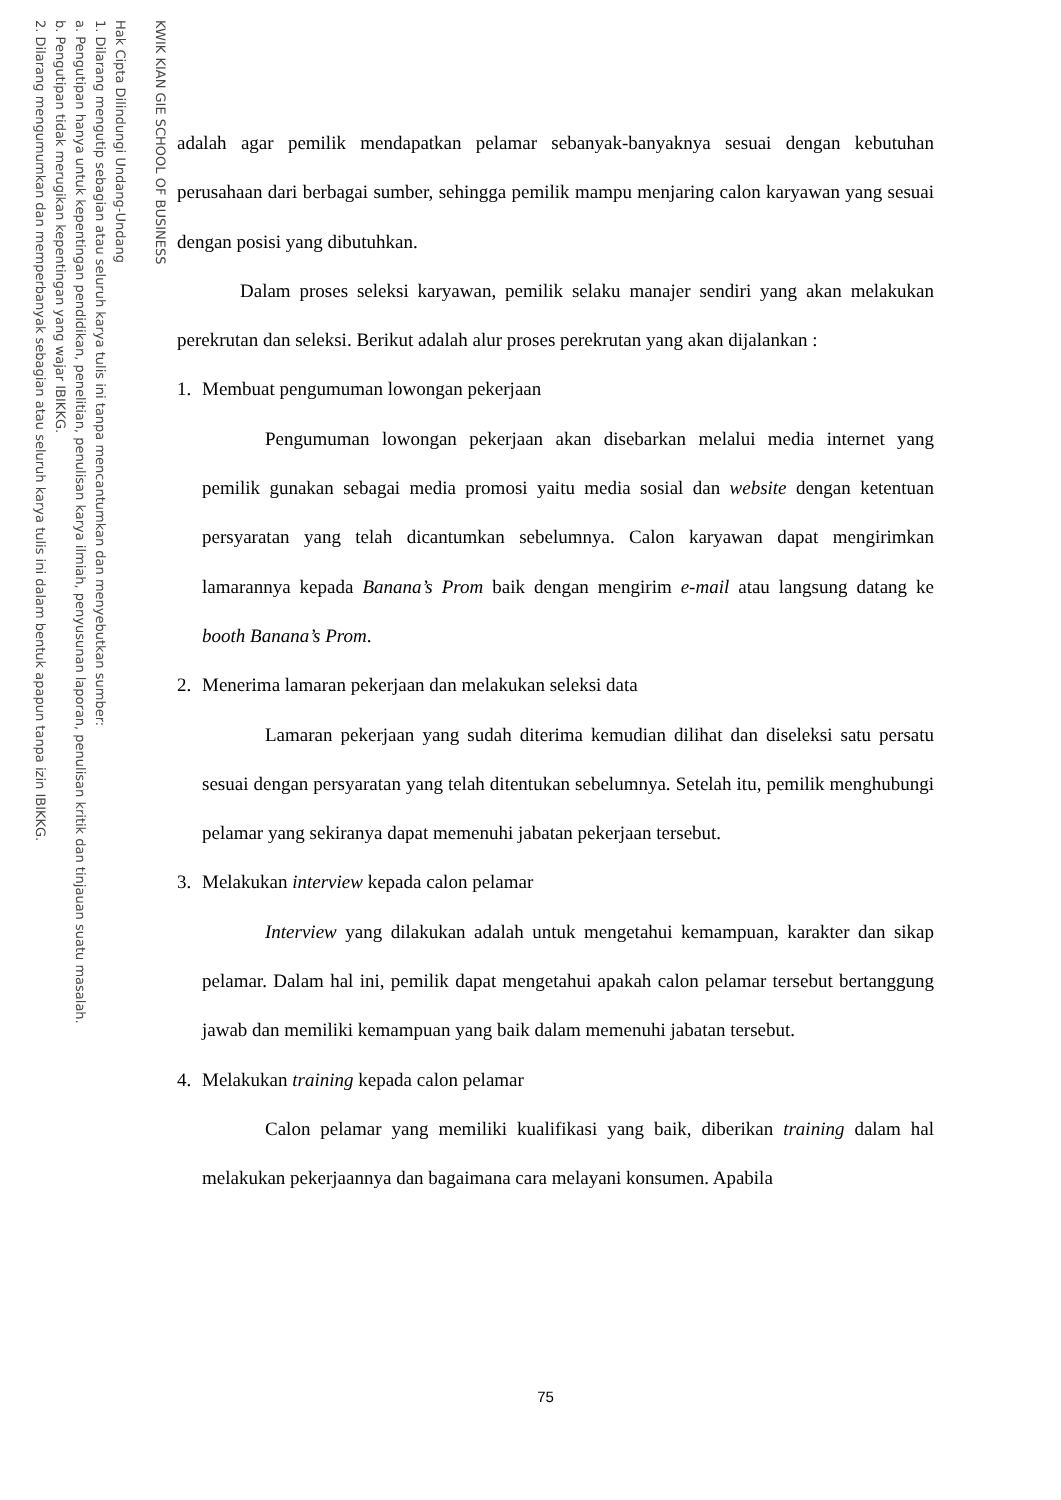KWIK KIAN GIE SCHOOL OF BUSINESS
Hak Cipta Dilindungi Undang-Undang
1. Dilarang mengutip sebagian atau seluruh karya tulis ini tanpa mencantumkan dan menyebutkan sumber:
a. Pengutipan hanya untuk kepentingan pendidikan, penelitian, penulisan karya ilmiah, penyusunan laporan, penulisan kritik dan tinjauan suatu masalah.
b. Pengutipan tidak merugikan kepentingan yang wajar IBIKKG.
2. Dilarang mengumumkan dan memperbanyak sebagian atau seluruh karya tulis ini dalam bentuk apapun tanpa izin IBIKKG.
adalah agar pemilik mendapatkan pelamar sebanyak-banyaknya sesuai dengan kebutuhan perusahaan dari berbagai sumber, sehingga pemilik mampu menjaring calon karyawan yang sesuai dengan posisi yang dibutuhkan.
Dalam proses seleksi karyawan, pemilik selaku manajer sendiri yang akan melakukan perekrutan dan seleksi. Berikut adalah alur proses perekrutan yang akan dijalankan :
1. Membuat pengumuman lowongan pekerjaan
Pengumuman lowongan pekerjaan akan disebarkan melalui media internet yang pemilik gunakan sebagai media promosi yaitu media sosial dan website dengan ketentuan persyaratan yang telah dicantumkan sebelumnya. Calon karyawan dapat mengirimkan lamarannya kepada Banana’s Prom baik dengan mengirim e-mail atau langsung datang ke booth Banana’s Prom.
2. Menerima lamaran pekerjaan dan melakukan seleksi data
Lamaran pekerjaan yang sudah diterima kemudian dilihat dan diseleksi satu persatu sesuai dengan persyaratan yang telah ditentukan sebelumnya. Setelah itu, pemilik menghubungi pelamar yang sekiranya dapat memenuhi jabatan pekerjaan tersebut.
3. Melakukan interview kepada calon pelamar
Interview yang dilakukan adalah untuk mengetahui kemampuan, karakter dan sikap pelamar. Dalam hal ini, pemilik dapat mengetahui apakah calon pelamar tersebut bertanggung jawab dan memiliki kemampuan yang baik dalam memenuhi jabatan tersebut.
4. Melakukan training kepada calon pelamar
Calon pelamar yang memiliki kualifikasi yang baik, diberikan training dalam hal melakukan pekerjaannya dan bagaimana cara melayani konsumen. Apabila
75